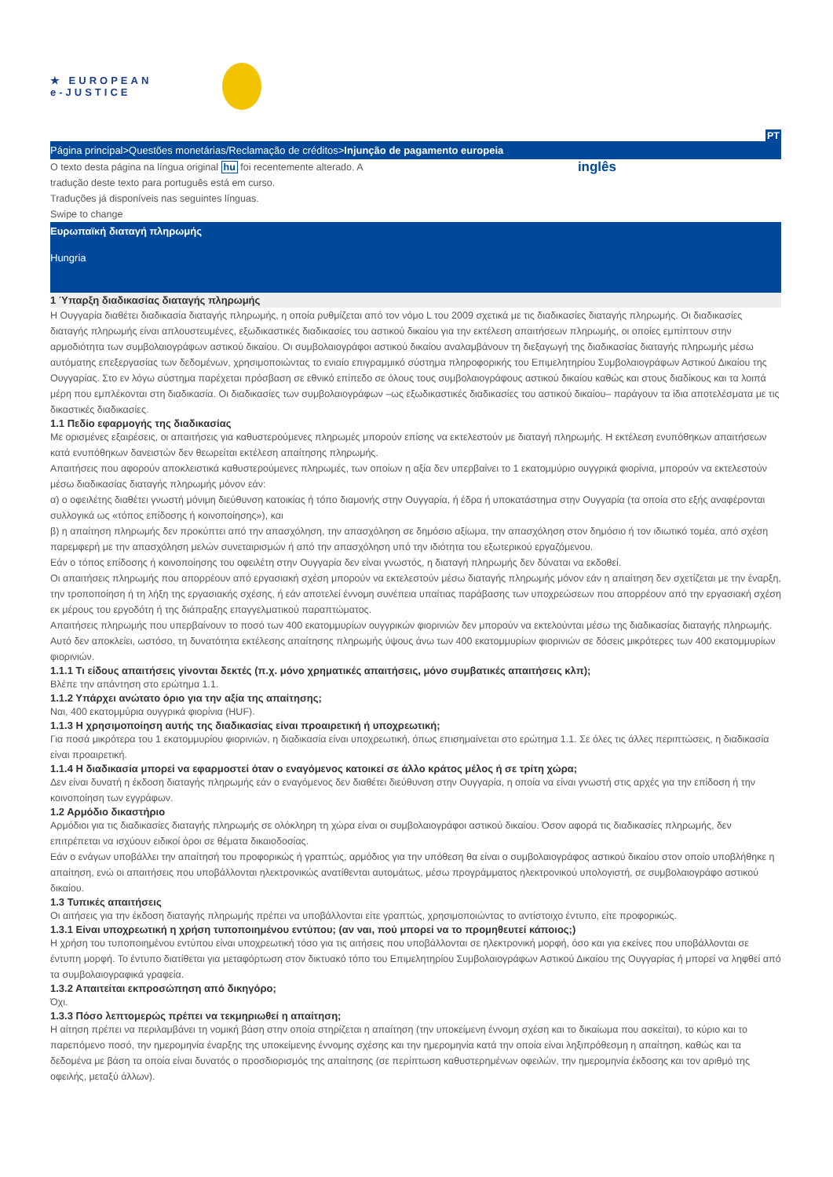★ EUROPEAN
e-JUSTICE
PT
Página principal>Questões monetárias/Reclamação de créditos>Injunção de pagamento europeia
O texto desta página na língua original hu foi recentemente alterado. A
tradução deste texto para português está em curso.
Traduções já disponíveis nas seguintes línguas.
Swipe to change
inglês
Ευρωπαϊκή διαταγή πληρωμής
Hungria
1 Ύπαρξη διαδικασίας διαταγής πληρωμής
Η Ουγγαρία διαθέτει διαδικασία διαταγής πληρωμής, η οποία ρυθμίζεται από τον νόμο L του 2009 σχετικά με τις διαδικασίες διαταγής πληρωμής. Οι διαδικασίες διαταγής πληρωμής είναι απλουστευμένες, εξωδικαστικές διαδικασίες του αστικού δικαίου για την εκτέλεση απαιτήσεων πληρωμής, οι οποίες εμπίπτουν στην αρμοδιότητα των συμβολαιογράφων αστικού δικαίου. Οι συμβολαιογράφοι αστικού δικαίου αναλαμβάνουν τη διεξαγωγή της διαδικασίας διαταγής πληρωμής μέσω αυτόματης επεξεργασίας των δεδομένων, χρησιμοποιώντας το ενιαίο επιγραμμικό σύστημα πληροφορικής του Επιμελητηρίου Συμβολαιογράφων Αστικού Δικαίου της Ουγγαρίας. Στο εν λόγω σύστημα παρέχεται πρόσβαση σε εθνικό επίπεδο σε όλους τους συμβολαιογράφους αστικού δικαίου καθώς και στους διαδίκους και τα λοιπά μέρη που εμπλέκονται στη διαδικασία. Οι διαδικασίες των συμβολαιογράφων –ως εξωδικαστικές διαδικασίες του αστικού δικαίου– παράγουν τα ίδια αποτελέσματα με τις δικαστικές διαδικασίες.
1.1 Πεδίο εφαρμογής της διαδικασίας
Με ορισμένες εξαιρέσεις, οι απαιτήσεις για καθυστερούμενες πληρωμές μπορούν επίσης να εκτελεστούν με διαταγή πληρωμής. Η εκτέλεση ενυπόθηκων απαιτήσεων κατά ενυπόθηκων δανειστών δεν θεωρείται εκτέλεση απαίτησης πληρωμής.
Απαιτήσεις που αφορούν αποκλειστικά καθυστερούμενες πληρωμές, των οποίων η αξία δεν υπερβαίνει το 1 εκατομμύριο ουγγρικά φιορίνια, μπορούν να εκτελεστούν μέσω διαδικασίας διαταγής πληρωμής μόνον εάν:
α) ο οφειλέτης διαθέτει γνωστή μόνιμη διεύθυνση κατοικίας ή τόπο διαμονής στην Ουγγαρία, ή έδρα ή υποκατάστημα στην Ουγγαρία (τα οποία στο εξής αναφέρονται συλλογικά ως «τόπος επίδοσης ή κοινοποίησης»), και
β) η απαίτηση πληρωμής δεν προκύπτει από την απασχόληση, την απασχόληση σε δημόσιο αξίωμα, την απασχόληση στον δημόσιο ή τον ιδιωτικό τομέα, από σχέση παρεμφερή με την απασχόληση μελών συνεταιρισμών ή από την απασχόληση υπό την ιδιότητα του εξωτερικού εργαζόμενου.
Εάν ο τόπος επίδοσης ή κοινοποίησης του οφειλέτη στην Ουγγαρία δεν είναι γνωστός, η διαταγή πληρωμής δεν δύναται να εκδοθεί.
Οι απαιτήσεις πληρωμής που απορρέουν από εργασιακή σχέση μπορούν να εκτελεστούν μέσω διαταγής πληρωμής μόνον εάν η απαίτηση δεν σχετίζεται με την έναρξη, την τροποποίηση ή τη λήξη της εργασιακής σχέσης, ή εάν αποτελεί έννομη συνέπεια υπαίτιας παράβασης των υποχρεώσεων που απορρέουν από την εργασιακή σχέση εκ μέρους του εργοδότη ή της διάπραξης επαγγελματικού παραπτώματος.
Απαιτήσεις πληρωμής που υπερβαίνουν το ποσό των 400 εκατομμυρίων ουγγρικών φιορινιών δεν μπορούν να εκτελούνται μέσω της διαδικασίας διαταγής πληρωμής. Αυτό δεν αποκλείει, ωστόσο, τη δυνατότητα εκτέλεσης απαίτησης πληρωμής ύψους άνω των 400 εκατομμυρίων φιορινιών σε δόσεις μικρότερες των 400 εκατομμυρίων φιορινιών.
1.1.1 Τι είδους απαιτήσεις γίνονται δεκτές (π.χ. μόνο χρηματικές απαιτήσεις, μόνο συμβατικές απαιτήσεις κλπ);
Βλέπε την απάντηση στο ερώτημα 1.1.
1.1.2 Υπάρχει ανώτατο όριο για την αξία της απαίτησης;
Ναι, 400 εκατομμύρια ουγγρικά φιορίνια (HUF).
1.1.3 Η χρησιμοποίηση αυτής της διαδικασίας είναι προαιρετική ή υποχρεωτική;
Για ποσά μικρότερα του 1 εκατομμυρίου φιορινιών, η διαδικασία είναι υποχρεωτική, όπως επισημαίνεται στο ερώτημα 1.1. Σε όλες τις άλλες περιπτώσεις, η διαδικασία είναι προαιρετική.
1.1.4 Η διαδικασία μπορεί να εφαρμοστεί όταν ο εναγόμενος κατοικεί σε άλλο κράτος μέλος ή σε τρίτη χώρα;
Δεν είναι δυνατή η έκδοση διαταγής πληρωμής εάν ο εναγόμενος δεν διαθέτει διεύθυνση στην Ουγγαρία, η οποία να είναι γνωστή στις αρχές για την επίδοση ή την κοινοποίηση των εγγράφων.
1.2 Αρμόδιο δικαστήριο
Αρμόδιοι για τις διαδικασίες διαταγής πληρωμής σε ολόκληρη τη χώρα είναι οι συμβολαιογράφοι αστικού δικαίου. Όσον αφορά τις διαδικασίες πληρωμής, δεν επιτρέπεται να ισχύουν ειδικοί όροι σε θέματα δικαιοδοσίας.
Εάν ο ενάγων υποβάλλει την απαίτησή του προφορικώς ή γραπτώς, αρμόδιος για την υπόθεση θα είναι ο συμβολαιογράφος αστικού δικαίου στον οποίο υποβλήθηκε η απαίτηση, ενώ οι απαιτήσεις που υποβάλλονται ηλεκτρονικώς ανατίθενται αυτομάτως, μέσω προγράμματος ηλεκτρονικού υπολογιστή, σε συμβολαιογράφο αστικού δικαίου.
1.3 Τυπικές απαιτήσεις
Οι αιτήσεις για την έκδοση διαταγής πληρωμής πρέπει να υποβάλλονται είτε γραπτώς, χρησιμοποιώντας το αντίστοιχο έντυπο, είτε προφορικώς.
1.3.1 Είναι υποχρεωτική η χρήση τυποποιημένου εντύπου; (αν ναι, πού μπορεί να το προμηθευτεί κάποιος;)
Η χρήση του τυποποιημένου εντύπου είναι υποχρεωτική τόσο για τις αιτήσεις που υποβάλλονται σε ηλεκτρονική μορφή, όσο και για εκείνες που υποβάλλονται σε έντυπη μορφή. Το έντυπο διατίθεται για μεταφόρτωση στον δικτυακό τόπο του Επιμελητηρίου Συμβολαιογράφων Αστικού Δικαίου της Ουγγαρίας ή μπορεί να ληφθεί από τα συμβολαιογραφικά γραφεία.
1.3.2 Απαιτείται εκπροσώπηση από δικηγόρο;
Όχι.
1.3.3 Πόσο λεπτομερώς πρέπει να τεκμηριωθεί η απαίτηση;
Η αίτηση πρέπει να περιλαμβάνει τη νομική βάση στην οποία στηρίζεται η απαίτηση (την υποκείμενη έννομη σχέση και το δικαίωμα που ασκείται), το κύριο και το παρεπόμενο ποσό, την ημερομηνία έναρξης της υποκείμενης έννομης σχέσης και την ημερομηνία κατά την οποία είναι ληξιπρόθεσμη η απαίτηση, καθώς και τα δεδομένα με βάση τα οποία είναι δυνατός ο προσδιορισμός της απαίτησης (σε περίπτωση καθυστερημένων οφειλών, την ημερομηνία έκδοσης και τον αριθμό της οφειλής, μεταξύ άλλων).